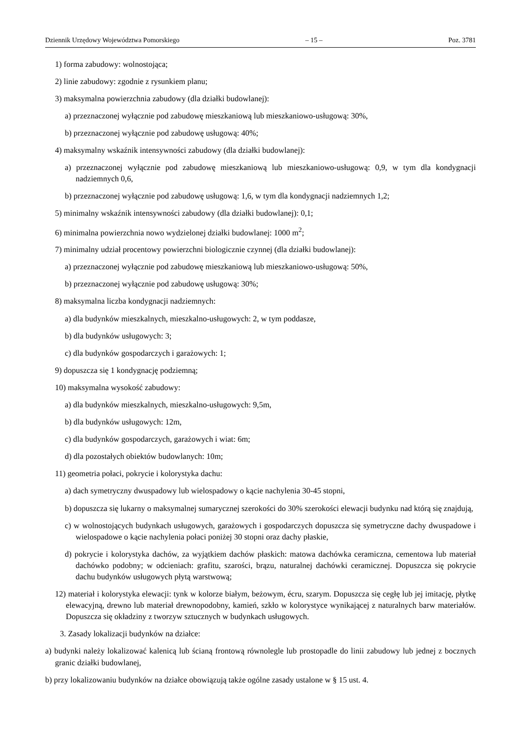Dziennik Urzędowy Województwa Pomorskiego – 15 – Poz. 3781
1) forma zabudowy: wolnostojąca;
2) linie zabudowy: zgodnie z rysunkiem planu;
3) maksymalna powierzchnia zabudowy (dla działki budowlanej):
a) przeznaczonej wyłącznie pod zabudowę mieszkaniową lub mieszkaniowo-usługową: 30%,
b) przeznaczonej wyłącznie pod zabudowę usługową: 40%;
4) maksymalny wskaźnik intensywności zabudowy (dla działki budowlanej):
a) przeznaczonej wyłącznie pod zabudowę mieszkaniową lub mieszkaniowo-usługową: 0,9, w tym dla kondygnacji nadziemnych 0,6,
b) przeznaczonej wyłącznie pod zabudowę usługową: 1,6, w tym dla kondygnacji nadziemnych 1,2;
5) minimalny wskaźnik intensywności zabudowy (dla działki budowlanej): 0,1;
6) minimalna powierzchnia nowo wydzielonej działki budowlanej: 1000 m<sup>2</sup>;
7) minimalny udział procentowy powierzchni biologicznie czynnej (dla działki budowlanej):
a) przeznaczonej wyłącznie pod zabudowę mieszkaniową lub mieszkaniowo-usługową: 50%,
b) przeznaczonej wyłącznie pod zabudowę usługową: 30%;
8) maksymalna liczba kondygnacji nadziemnych:
a) dla budynków mieszkalnych, mieszkalno-usługowych: 2, w tym poddasze,
b) dla budynków usługowych: 3;
c) dla budynków gospodarczych i garażowych: 1;
9) dopuszcza się 1 kondygnację podziemną;
10) maksymalna wysokość zabudowy:
a) dla budynków mieszkalnych, mieszkalno-usługowych: 9,5m,
b) dla budynków usługowych: 12m,
c) dla budynków gospodarczych, garażowych i wiat: 6m;
d) dla pozostałych obiektów budowlanych: 10m;
11) geometria połaci, pokrycie i kolorystyka dachu:
a) dach symetryczny dwuspadowy lub wielospadowy o kącie nachylenia 30-45 stopni,
b) dopuszcza się lukarny o maksymalnej sumarycznej szerokości do 30% szerokości elewacji budynku nad którą się znajdują,
c) w wolnostojących budynkach usługowych, garażowych i gospodarczych dopuszcza się symetryczne dachy dwuspadowe i wielospadowe o kącie nachylenia połaci poniżej 30 stopni oraz dachy płaskie,
d) pokrycie i kolorystyka dachów, za wyjątkiem dachów płaskich: matowa dachówka ceramiczna, cementowa lub materiał dachówko podobny; w odcieniach: grafitu, szarości, brązu, naturalnej dachówki ceramicznej. Dopuszcza się pokrycie dachu budynków usługowych płytą warstwową;
12) materiał i kolorystyka elewacji: tynk w kolorze białym, beżowym, écru, szarym. Dopuszcza się cegłę lub jej imitację, płytkę elewacyjną, drewno lub materiał drewnopodobny, kamień, szkło w kolorystyce wynikającej z naturalnych barw materiałów. Dopuszcza się okładziny z tworzyw sztucznych w budynkach usługowych.
3. Zasady lokalizacji budynków na działce:
a) budynki należy lokalizować kalenicą lub ścianą frontową równolegle lub prostopadle do linii zabudowy lub jednej z bocznych granic działki budowlanej,
b) przy lokalizowaniu budynków na działce obowiązują także ogólne zasady ustalone w § 15 ust. 4.